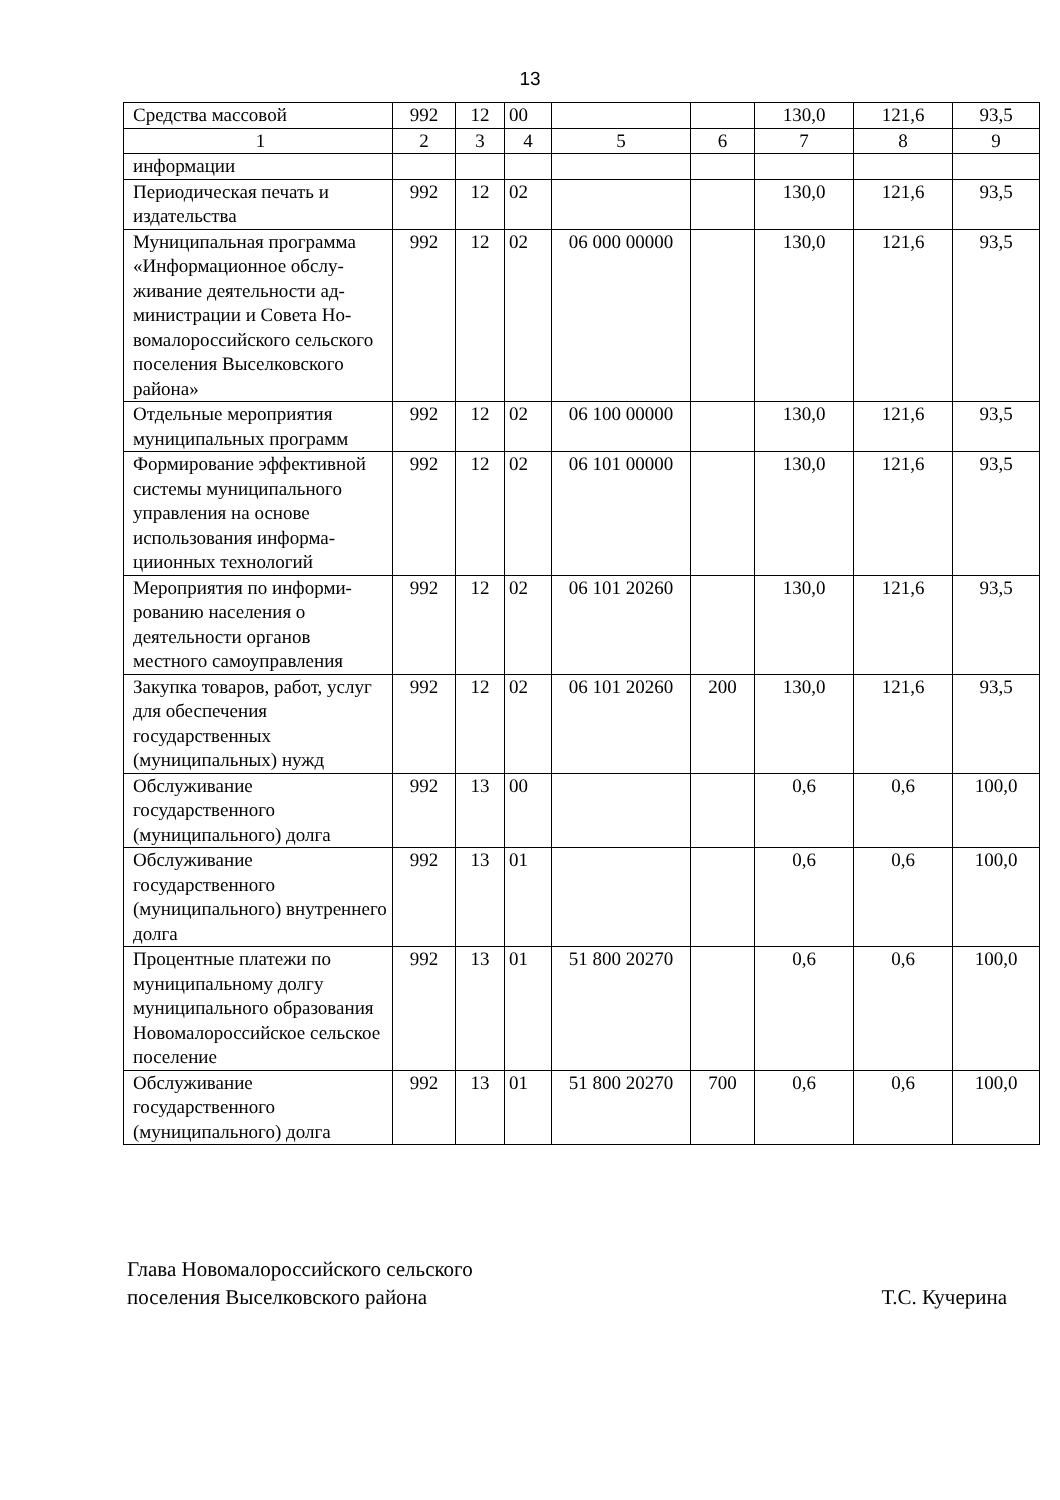13
| Средства массовой | 992 | 12 | 00 | | | 130,0 | 121,6 | 93,5 |
| 1 | 2 | 3 | 4 | 5 | 6 | 7 | 8 | 9 |
| информации | | | | | | | | |
| Периодическая печать и издательства | 992 | 12 | 02 | | | 130,0 | 121,6 | 93,5 |
| Муниципальная программа «Информационное обслу­живание деятельности ад­министрации и Совета Но­вомалороссийского сель­ского поселения Выселков­ского района» | 992 | 12 | 02 | 06 000 00000 | | 130,0 | 121,6 | 93,5 |
| Отдельные мероприятия муниципальных программ | 992 | 12 | 02 | 06 100 00000 | | 130,0 | 121,6 | 93,5 |
| Формирование эффектив­ной системы муниципаль­ного управления на основе использования информа­циионных технологий | 992 | 12 | 02 | 06 101 00000 | | 130,0 | 121,6 | 93,5 |
| Мероприятия по информи­рованию населения о деятельности органов местного самоуправления | 992 | 12 | 02 | 06 101 20260 | | 130,0 | 121,6 | 93,5 |
| Закупка товаров, работ, услуг для обеспечения государственных (муниципальных) нужд | 992 | 12 | 02 | 06 101 20260 | 200 | 130,0 | 121,6 | 93,5 |
| Обслуживание государственного (муниципального) долга | 992 | 13 | 00 | | | 0,6 | 0,6 | 100,0 |
| Обслуживание государственного (муниципального) внутреннего долга | 992 | 13 | 01 | | | 0,6 | 0,6 | 100,0 |
| Процентные платежи по муниципальному долгу муниципального образования Новомалороссийское сельское поселение | 992 | 13 | 01 | 51 800 20270 | | 0,6 | 0,6 | 100,0 |
| Обслуживание государственного (муниципального) долга | 992 | 13 | 01 | 51 800 20270 | 700 | 0,6 | 0,6 | 100,0 |
Глава Новомалороссийского сельского
поселения Выселковского района
Т.С. Кучерина